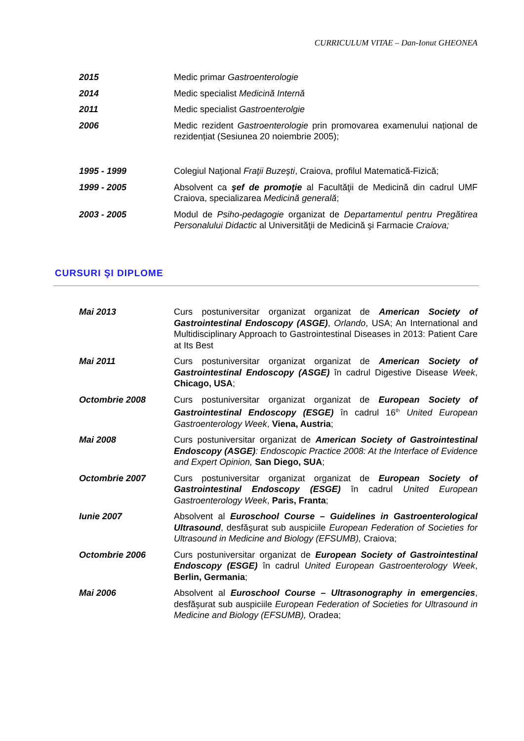CURRICULUM VITAE – Dan-Ionut GHEONEA
2015 Medic primar Gastroenterologie
2014 Medic specialist Medicină Internă
2011 Medic specialist Gastroenterolgie
2006 Medic rezident Gastroenterologie prin promovarea examenului național de rezidențiat (Sesiunea 20 noiembrie 2005);
1995 - 1999 Colegiul Naţional Fraţii Buzeşti, Craiova, profilul Matematică-Fizică;
1999 - 2005 Absolvent ca şef de promoţie al Facultăţii de Medicină din cadrul UMF Craiova, specializarea Medicină generală;
2003 - 2005 Modul de Psiho-pedagogie organizat de Departamentul pentru Pregătirea Personalului Didactic al Universităţii de Medicină şi Farmacie Craiova;
CURSURI ŞI DIPLOME
Mai 2013 Curs postuniversitar organizat organizat de American Society of Gastrointestinal Endoscopy (ASGE), Orlando, USA; An International and Multidisciplinary Approach to Gastrointestinal Diseases in 2013: Patient Care at Its Best
Mai 2011 Curs postuniversitar organizat organizat de American Society of Gastrointestinal Endoscopy (ASGE) în cadrul Digestive Disease Week, Chicago, USA;
Octombrie 2008 Curs postuniversitar organizat organizat de European Society of Gastrointestinal Endoscopy (ESGE) în cadrul 16<sup>th</sup> United European Gastroenterology Week, Viena, Austria;
Mai 2008 Curs postuniversitar organizat de American Society of Gastrointestinal Endoscopy (ASGE): Endoscopic Practice 2008: At the Interface of Evidence and Expert Opinion, San Diego, SUA;
Octombrie 2007 Curs postuniversitar organizat organizat de European Society of Gastrointestinal Endoscopy (ESGE) în cadrul United European Gastroenterology Week, Paris, Franta;
Iunie 2007 Absolvent al Euroschool Course – Guidelines in Gastroenterological Ultrasound, desfăşurat sub auspiciile European Federation of Societies for Ultrasound in Medicine and Biology (EFSUMB), Craiova;
Octombrie 2006 Curs postuniversitar organizat de European Society of Gastrointestinal Endoscopy (ESGE) în cadrul United European Gastroenterology Week, Berlin, Germania;
Mai 2006 Absolvent al Euroschool Course – Ultrasonography in emergencies, desfăşurat sub auspiciile European Federation of Societies for Ultrasound in Medicine and Biology (EFSUMB), Oradea;